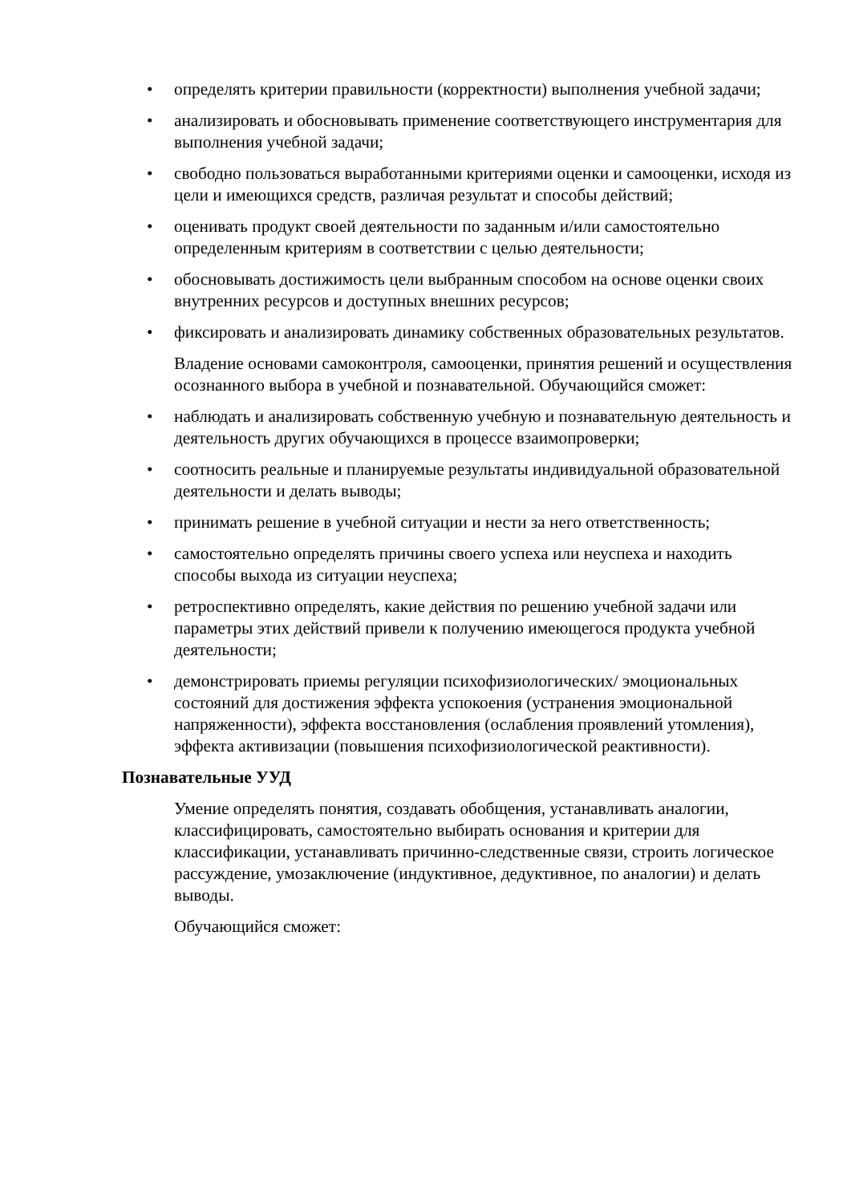• определять критерии правильности (корректности) выполнения учебной задачи;
• анализировать и обосновывать применение соответствующего инструментария для выполнения учебной задачи;
• свободно пользоваться выработанными критериями оценки и самооценки, исходя из цели и имеющихся средств, различая результат и способы действий;
• оценивать продукт своей деятельности по заданным и/или самостоятельно определенным критериям в соответствии с целью деятельности;
• обосновывать достижимость цели выбранным способом на основе оценки своих внутренних ресурсов и доступных внешних ресурсов;
• фиксировать и анализировать динамику собственных образовательных результатов.
Владение основами самоконтроля, самооценки, принятия решений и осуществления осознанного выбора в учебной и познавательной. Обучающийся сможет:
• наблюдать и анализировать собственную учебную и познавательную деятельность и деятельность других обучающихся в процессе взаимопроверки;
• соотносить реальные и планируемые результаты индивидуальной образовательной деятельности и делать выводы;
• принимать решение в учебной ситуации и нести за него ответственность;
• самостоятельно определять причины своего успеха или неуспеха и находить способы выхода из ситуации неуспеха;
• ретроспективно определять, какие действия по решению учебной задачи или параметры этих действий привели к получению имеющегося продукта учебной деятельности;
• демонстрировать приемы регуляции психофизиологических/ эмоциональных состояний для достижения эффекта успокоения (устранения эмоциональной напряженности), эффекта восстановления (ослабления проявлений утомления), эффекта активизации (повышения психофизиологической реактивности).
Познавательные УУД
Умение определять понятия, создавать обобщения, устанавливать аналогии, классифицировать, самостоятельно выбирать основания и критерии для классификации, устанавливать причинно-следственные связи, строить логическое рассуждение, умозаключение (индуктивное, дедуктивное, по аналогии) и делать выводы.
Обучающийся сможет: